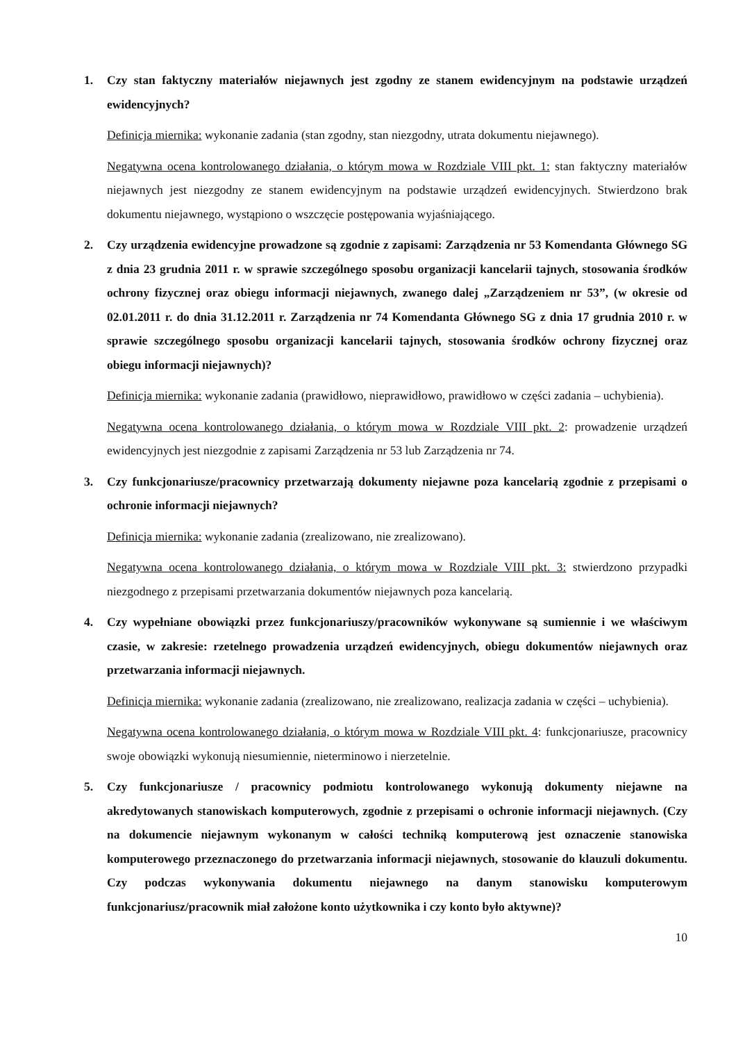1. Czy stan faktyczny materiałów niejawnych jest zgodny ze stanem ewidencyjnym na podstawie urządzeń ewidencyjnych?
Definicja miernika: wykonanie zadania (stan zgodny, stan niezgodny, utrata dokumentu niejawnego).
Negatywna ocena kontrolowanego działania, o którym mowa w Rozdziale VIII pkt. 1: stan faktyczny materiałów niejawnych jest niezgodny ze stanem ewidencyjnym na podstawie urządzeń ewidencyjnych. Stwierdzono brak dokumentu niejawnego, wystąpiono o wszczęcie postępowania wyjaśniającego.
2. Czy urządzenia ewidencyjne prowadzone są zgodnie z zapisami: Zarządzenia nr 53 Komendanta Głównego SG z dnia 23 grudnia 2011 r. w sprawie szczególnego sposobu organizacji kancelarii tajnych, stosowania środków ochrony fizycznej oraz obiegu informacji niejawnych, zwanego dalej „Zarządzeniem nr 53”, (w okresie od 02.01.2011 r. do dnia 31.12.2011 r. Zarządzenia nr 74 Komendanta Głównego SG z dnia 17 grudnia 2010 r. w sprawie szczególnego sposobu organizacji kancelarii tajnych, stosowania środków ochrony fizycznej oraz obiegu informacji niejawnych)?
Definicja miernika: wykonanie zadania (prawidłowo, nieprawidłowo, prawidłowo w części zadania – uchybienia).
Negatywna ocena kontrolowanego działania, o którym mowa w Rozdziale VIII pkt. 2: prowadzenie urządzeń ewidencyjnych jest niezgodnie z zapisami Zarządzenia nr 53 lub Zarządzenia nr 74.
3. Czy funkcjonariusze/pracownicy przetwarzają dokumenty niejawne poza kancelarią zgodnie z przepisami o ochronie informacji niejawnych?
Definicja miernika: wykonanie zadania (zrealizowano, nie zrealizowano).
Negatywna ocena kontrolowanego działania, o którym mowa w Rozdziale VIII pkt. 3: stwierdzono przypadki niezgodnego z przepisami przetwarzania dokumentów niejawnych poza kancelarią.
4. Czy wypełniane obowiązki przez funkcjonariuszy/pracowników wykonywane są sumiennie i we właściwym czasie, w zakresie: rzetelnego prowadzenia urządzeń ewidencyjnych, obiegu dokumentów niejawnych oraz przetwarzania informacji niejawnych.
Definicja miernika: wykonanie zadania (zrealizowano, nie zrealizowano, realizacja zadania w części – uchybienia).
Negatywna ocena kontrolowanego działania, o którym mowa w Rozdziale VIII pkt. 4: funkcjonariusze, pracownicy swoje obowiązki wykonują niesumiennie, nieterminowo i nierzetelnie.
5. Czy funkcjonariusze / pracownicy podmiotu kontrolowanego wykonują dokumenty niejawne na akredytowanych stanowiskach komputerowych, zgodnie z przepisami o ochronie informacji niejawnych. (Czy na dokumencie niejawnym wykonanym w całości techniką komputerową jest oznaczenie stanowiska komputerowego przeznaczonego do przetwarzania informacji niejawnych, stosowanie do klauzuli dokumentu. Czy podczas wykonywania dokumentu niejawnego na danym stanowisku komputerowym funkcjonariusz/pracownik miał założone konto użytkownika i czy konto było aktywne)?
10